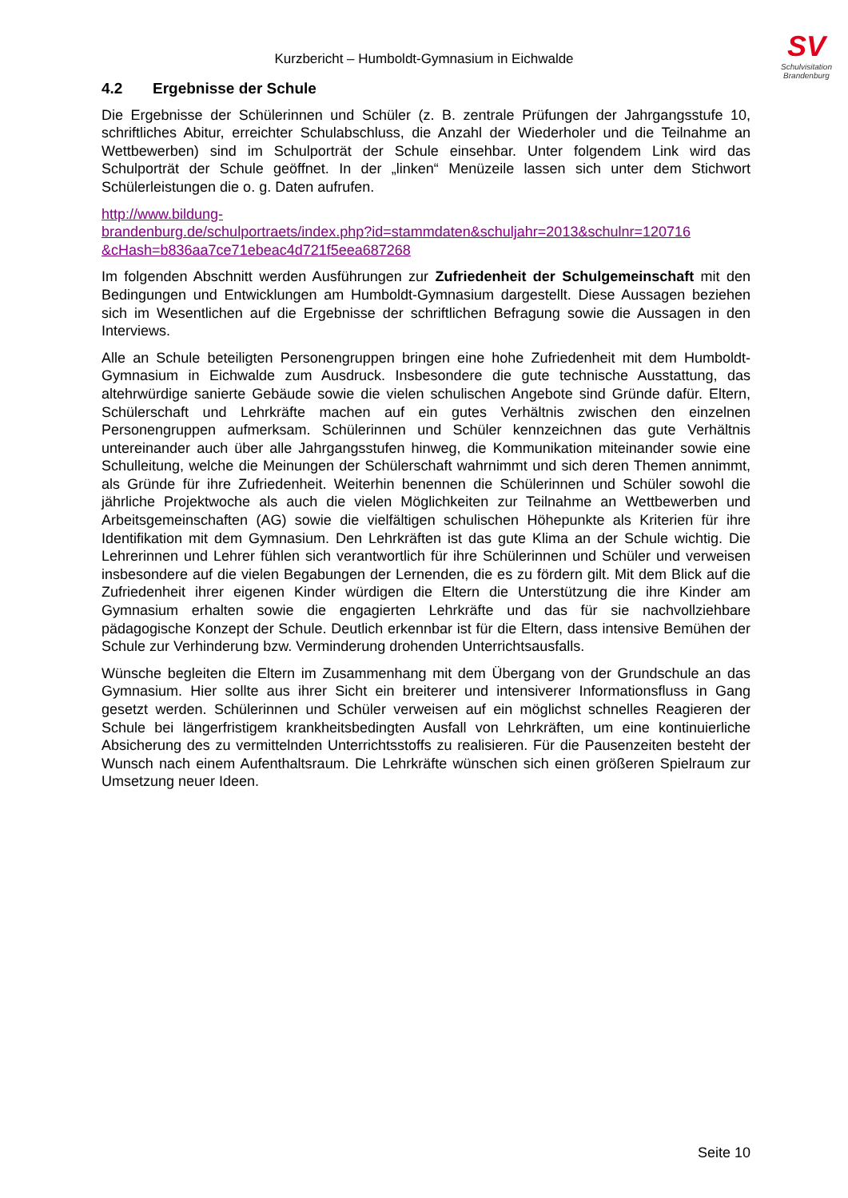SV
Schulvisitation
Brandenburg
Kurzbericht – Humboldt-Gymnasium in Eichwalde
4.2 Ergebnisse der Schule
Die Ergebnisse der Schülerinnen und Schüler (z. B. zentrale Prüfungen der Jahrgangsstufe 10, schriftliches Abitur, erreichter Schulabschluss, die Anzahl der Wiederholer und die Teilnahme an Wettbewerben) sind im Schulporträt der Schule einsehbar. Unter folgendem Link wird das Schulporträt der Schule geöffnet. In der „linken“ Menüzeile lassen sich unter dem Stichwort Schülerleistungen die o. g. Daten aufrufen.
http://www.bildung-
brandenburg.de/schulportraets/index.php?id=stammdaten&schuljahr=2013&schulnr=120716
&cHash=b836aa7ce71ebeac4d721f5eea687268
Im folgenden Abschnitt werden Ausführungen zur Zufriedenheit der Schulgemeinschaft mit den Bedingungen und Entwicklungen am Humboldt-Gymnasium dargestellt. Diese Aussagen beziehen sich im Wesentlichen auf die Ergebnisse der schriftlichen Befragung sowie die Aussagen in den Interviews.
Alle an Schule beteiligten Personengruppen bringen eine hohe Zufriedenheit mit dem Humboldt-Gymnasium in Eichwalde zum Ausdruck. Insbesondere die gute technische Ausstattung, das altehrwürdige sanierte Gebäude sowie die vielen schulischen Angebote sind Gründe dafür. Eltern, Schülerschaft und Lehrkräfte machen auf ein gutes Verhältnis zwischen den einzelnen Personengruppen aufmerksam. Schülerinnen und Schüler kennzeichnen das gute Verhältnis untereinander auch über alle Jahrgangsstufen hinweg, die Kommunikation miteinander sowie eine Schulleitung, welche die Meinungen der Schülerschaft wahrnimmt und sich deren Themen annimmt, als Gründe für ihre Zufriedenheit. Weiterhin benennen die Schülerinnen und Schüler sowohl die jährliche Projektwoche als auch die vielen Möglichkeiten zur Teilnahme an Wettbewerben und Arbeitsgemeinschaften (AG) sowie die vielfältigen schulischen Höhepunkte als Kriterien für ihre Identifikation mit dem Gymnasium. Den Lehrkräften ist das gute Klima an der Schule wichtig. Die Lehrerinnen und Lehrer fühlen sich verantwortlich für ihre Schülerinnen und Schüler und verweisen insbesondere auf die vielen Begabungen der Lernenden, die es zu fördern gilt. Mit dem Blick auf die Zufriedenheit ihrer eigenen Kinder würdigen die Eltern die Unterstützung die ihre Kinder am Gymnasium erhalten sowie die engagierten Lehrkräfte und das für sie nachvollziehbare pädagogische Konzept der Schule. Deutlich erkennbar ist für die Eltern, dass intensive Bemühen der Schule zur Verhinderung bzw. Verminderung drohenden Unterrichtsausfalls.
Wünsche begleiten die Eltern im Zusammenhang mit dem Übergang von der Grundschule an das Gymnasium. Hier sollte aus ihrer Sicht ein breiterer und intensiverer Informationsfluss in Gang gesetzt werden. Schülerinnen und Schüler verweisen auf ein möglichst schnelles Reagieren der Schule bei längerfristigem krankheitsbedingten Ausfall von Lehrkräften, um eine kontinuierliche Absicherung des zu vermittelnden Unterrichtsstoffs zu realisieren. Für die Pausenzeiten besteht der Wunsch nach einem Aufenthaltsraum. Die Lehrkräfte wünschen sich einen größeren Spielraum zur Umsetzung neuer Ideen.
Seite 10